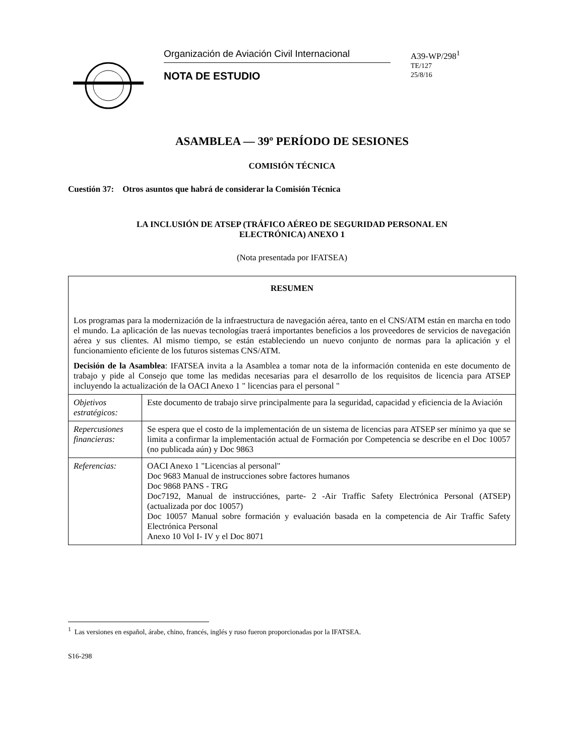Organización de Aviación Civil Internacional
NOTA DE ESTUDIO
A39-WP/298<sup>1</sup>
TE/127
25/8/16
ASAMBLEA — 39º PERÍODO DE SESIONES
COMISIÓN TÉCNICA
Cuestión 37: Otros asuntos que habrá de considerar la Comisión Técnica
LA INCLUSIÓN DE ATSEP (TRÁFICO AÉREO DE SEGURIDAD PERSONAL EN
ELECTRÓNICA) ANEXO 1
(Nota presentada por IFATSEA)
| RESUMEN Los programas para la modernización de la infraestructura de navegación aérea, tanto en el CNS/ATM están en marcha en todo el mundo. La aplicación de las nuevas tecnologías traerá importantes beneficios a los proveedores de servicios de navegación aérea y sus clientes. Al mismo tiempo, se están estableciendo un nuevo conjunto de normas para la aplicación y el funcionamiento eficiente de los futuros sistemas CNS/ATM. Decisión de la Asamblea : IFATSEA invita a la Asamblea a tomar nota de la información contenida en este documento de trabajo y pide al Consejo que tome las medidas necesarias para el desarrollo de los requisitos de licencia para ATSEP incluyendo la actualización de la OACI Anexo 1 " licencias para el personal " | |
| Objetivos estratégicos: | Este documento de trabajo sirve principalmente para la seguridad, capacidad y eficiencia de la Aviación |
| Repercusiones financieras: | Se espera que el costo de la implementación de un sistema de licencias para ATSEP ser mínimo ya que se limita a confirmar la implementación actual de Formación por Competencia se describe en el Doc 10057 (no publicada aún) y Doc 9863 |
| Referencias: | OACI Anexo 1 "Licencias al personal" Doc 9683 Manual de instrucciones sobre factores humanos Doc 9868 PANS - TRG Doc7192, Manual de instrucciónes, parte- 2 -Air Traffic Safety Electrónica Personal (ATSEP) (actualizada por doc 10057) Doc 10057 Manual sobre formación y evaluación basada en la competencia de Air Traffic Safety Electrónica Personal Anexo 10 Vol I- IV y el Doc 8071 |
<sup>1</sup> Las versiones en español, árabe, chino, francés, inglés y ruso fueron proporcionadas por la IFATSEA.
S16-298